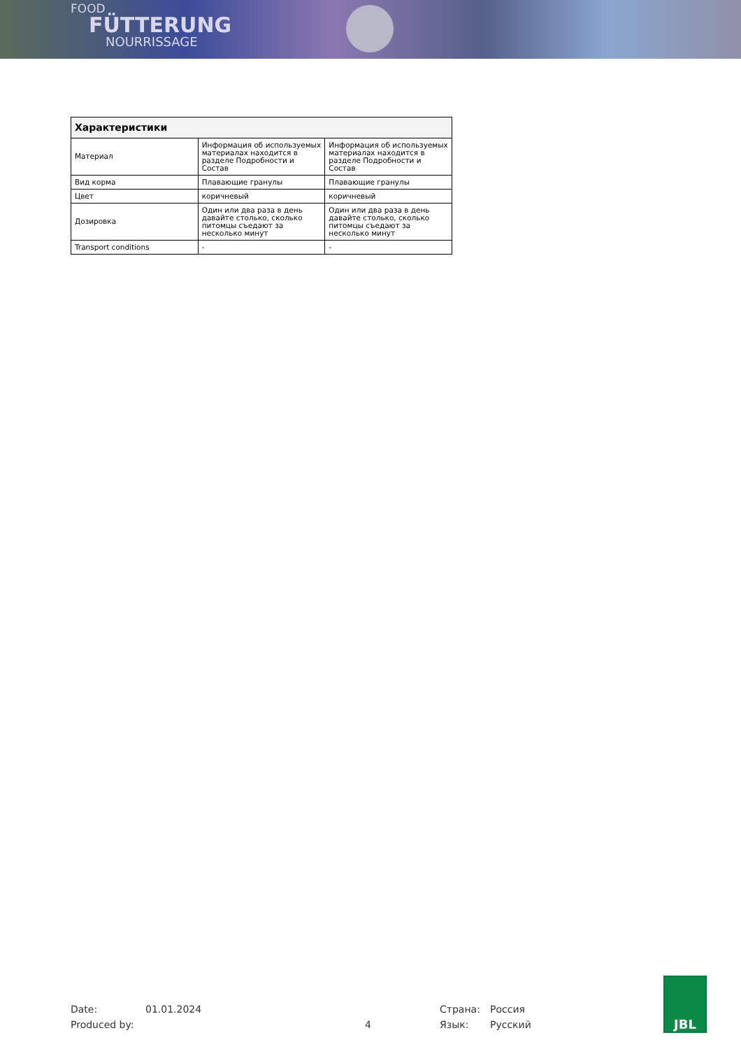FOOD
FÜTTERUNG
NOURRISSAGE
| Характеристики | | |
| --- | --- | --- |
| Материал | Информация об используемых материалах находится в разделе Подробности и Состав | Информация об используемых материалах находится в разделе Подробности и Состав |
| Вид корма | Плавающие гранулы | Плавающие гранулы |
| Цвет | коричневый | коричневый |
| Дозировка | Один или два раза в день давайте столько, сколько питомцы съедают за несколько минут | Один или два раза в день давайте столько, сколько питомцы съедают за несколько минут |
| Transport conditions | - | - |
Date: 01.01.2024 Страна: Россия
Produced by: 4 Язык: Русский
JBL